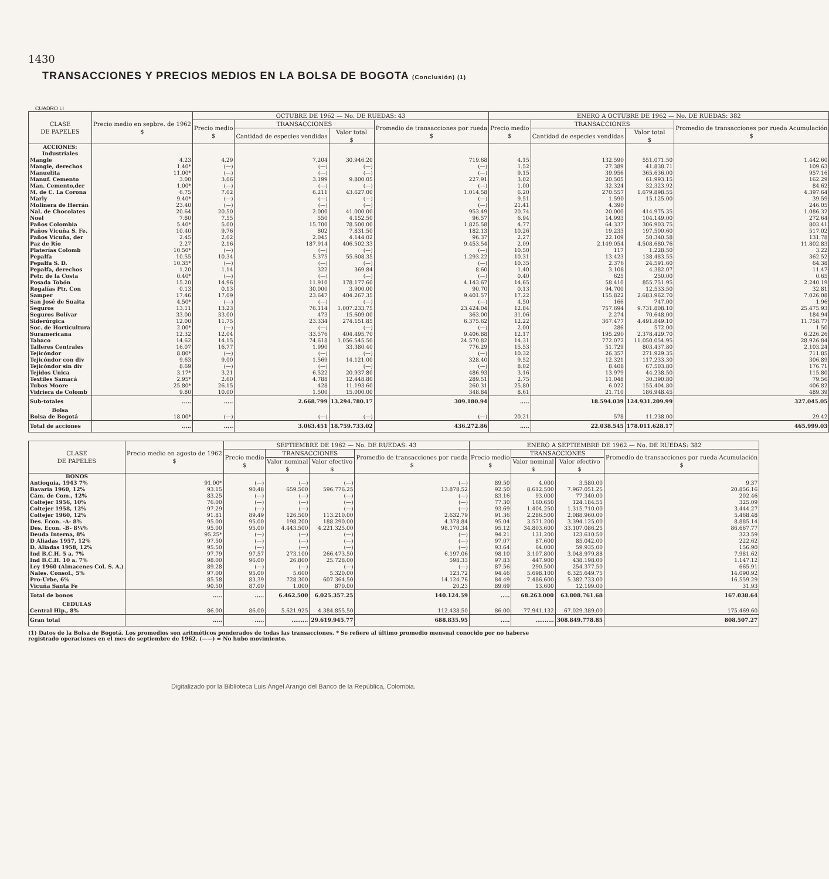1430
TRANSACCIONES Y PRECIOS MEDIOS EN LA BOLSA DE BOGOTA (Conclusión) (1)
CUADRO LI
| CLASE DE PAPELES | Precio medio en sepbre. de 1962 $ | OCTUBRE DE 1962 — No. DE RUEDAS: 43 | | | | ENERO A OCTUBRE DE 1962 — No. DE RUEDAS: 382 | | | |
| --- | --- | --- | --- | --- | --- | --- | --- | --- | --- |
| | | Precio medio $ | TRANSACCIONES | | Promedio de transacciones por rueda $ | Precio medio $ | TRANSACCIONES | | Promedio de transacciones por rueda Acumulación $ |
| | | | Cantidad de especies vendidas | Valor total $ | | | Cantidad de especies vendidas | Valor total $ | |
| ACCIONES: Industriales | | | | | | | | | |
| Mangle | 4.23 | 4.29 | 7.204 | 30.946.20 | 719.68 | 4.15 | 132.590 | 551.071.50 | 1.442.60 |
| Mangle, derechos | 1.40* | (—) | (—) | (—) | (—) | 1.52 | 27.389 | 41.838.71 | 109.63 |
| Manuelita | 11.00* | (—) | (—) | (—) | (—) | 9.15 | 39.956 | 365.636.00 | 957.16 |
| Manuf. Cemento | 3.00 | 3.06 | 3.199 | 9.800.05 | 227.91 | 3.02 | 20.505 | 61.993.15 | 162.29 |
| Man. Cemento,der | 1.00* | (—) | (—) | (—) | (—) | 1.00 | 32.324 | 32.323.92 | 84.62 |
| M. de C. La Corona | 6.75 | 7.02 | 6.211 | 43.627.00 | 1.014.58 | 6.20 | 270.557 | 1.679.898.55 | 4.397.64 |
| Marly | 9.40* | (—) | (—) | (—) | (—) | 9.51 | 1.590 | 15.125.00 | 39.59 |
| Molinera de Herrán | 23.40 | (—) | (—) | (—) | (—) | 21.41 | 4.390 | | 246.05 |
| Nal. de Chocolates | 20.64 | 20.50 | 2.000 | 41.000.00 | 953.49 | 20.74 | 20.000 | 414.975.35 | 1.086.32 |
| Noel | 7.80 | 7.55 | 550 | 4.152.50 | 96.57 | 6.94 | 14.993 | 104.149.00 | 272.64 |
| Paños Colombia | 5.40* | 5.00 | 15.700 | 78.500.00 | 1.825.58 | 4.77 | 64.337 | 306.903.75 | 803.41 |
| Paños Vicuña S. Fe. | 10.40 | 9.76 | 802 | 7.831.50 | 182.13 | 10.26 | 19.233 | 197.500.60 | 517.02 |
| Paños Vicuña, der | 2.45 | 2.02 | 2.045 | 4.144.02 | 96.37 | 2.27 | 22.109 | 50.340.58 | 131.78 |
| Paz de Río | 2.27 | 2.16 | 187.914 | 406.502.33 | 9.453.54 | 2.09 | 2.149.054 | 4.508.680.76 | 11.802.83 |
| Platerías Colomb | 10.50* | (—) | (—) | (—) | (—) | 10.50 | 117 | 1.228.50 | 3.22 |
| Pepalfa | 10.55 | 10.34 | 5.375 | 55.608.35 | 1.293.22 | 10.31 | 13.423 | 138.483.55 | 362.52 |
| Pepalfa S. D. | 10.35* | (—) | (—) | (—) | (—) | 10.35 | 2.376 | 24.591.60 | 64.38 |
| Pepalfa, derechos | 1.20 | 1.14 | 322 | 369.84 | 8.60 | 1.40 | 3.108 | 4.382.07 | 11.47 |
| Petr. de la Costa | 0.40* | (—) | (—) | (—) | (—) | 0.40 | 625 | 250.00 | 0.65 |
| Posada Tobón | 15.20 | 14.96 | 11.910 | 178.177.60 | 4.143.67 | 14.65 | 58.410 | 855.751.95 | 2.240.19 |
| Regalías Ptr. Con | 0.13 | 0.13 | 30.000 | 3.900.00 | 90.70 | 0.13 | 94.700 | 12.533.50 | 32.81 |
| Samper | 17.46 | 17.09 | 23.647 | 404.267.35 | 9.401.57 | 17.22 | 155.822 | 2.683.962.70 | 7.026.08 |
| San José de Suaita | 4.50* | (—) | (—) | (—) | (—) | 4.50 | 166 | 747.00 | 1.96 |
| Seguros | 13.11 | 13.23 | 76.114 | 1.007.233.75 | 23.424.04 | 12.84 | 757.694 | 9.731.808.10 | 25.475.93 |
| Seguros Bolívar | 33.00 | 33.00 | 473 | 15.609.00 | 363.00 | 31.06 | 2.274 | 70.648.00 | 184.94 |
| Siderúrgica | 12.00 | 11.75 | 23.334 | 274.151.85 | 6.375.62 | 12.22 | 367.477 | 4.491.849.10 | 11.758.77 |
| Soc. de Horticultura | 2.00* | (—) | (—) | (—) | (—) | 2.00 | 286 | 572.00 | 1.50 |
| Suramericana | 12.32 | 12.04 | 33.576 | 404.495.70 | 9.406.88 | 12.17 | 195.290 | 2.378.429.70 | 6.226.26 |
| Tabaco | 14.62 | 14.15 | 74.618 | 1.056.545.50 | 24.570.82 | 14.31 | 772.072 | 11.050.054.95 | 28.926.84 |
| Talleres Centrales | 16.07 | 16.77 | 1.990 | 33.380.40 | 776.29 | 15.53 | 51.729 | 803.437.80 | 2.103.24 |
| Tejicóndor | 8.80* | (—) | (—) | (—) | (—) | 10.32 | 26.357 | 271.929.35 | 711.85 |
| Tejicóndor con div | 9.63 | 9.00 | 1.569 | 14.121.00 | 328.40 | 9.52 | 12.321 | 117.233.30 | 306.89 |
| Tejicóndor sin div | 8.69 | (—) | (—) | (—) | (—) | 8.02 | 8.408 | 67.503.80 | 176.71 |
| Tejidos Unica | 3.17* | 3.21 | 6.522 | 20.937.80 | 486.93 | 3.16 | 13.979 | 44.238.50 | 115.80 |
| Textiles Samacá | 2.95* | 2.60 | 4.788 | 12.448.80 | 289.51 | 2.75 | 11.048 | 30.390.80 | 79.56 |
| Tubos Moore | 25.80* | 26.15 | 428 | 11.193.60 | 260.31 | 25.80 | 6.022 | 155.404.80 | 406.82 |
| Vidriera de Colomb | 9.80 | 10.00 | 1.500 | 15.000.00 | 348.84 | 8.61 | 21.710 | 186.948.45 | 489.39 |
| Sub-totales | ..... | ..... | 2.668.799 | 13.294.780.17 | 309.180.94 | ..... | 18.594.039 | 124.931.209.99 | 327.045.05 |
| Bolsa | | | | | | | | | |
| Bolsa de Bogotá | 18.00* | (—) | (—) | (—) | (—) | 20.21 | 578 | 11.238.00 | 29.42 |
| Total de acciones | ..... | ..... | 3.063.451 | 18.759.733.02 | 436.272.86 | ..... | 22.038.545 | 178.011.628.17 | 465.999.03 |
| CLASE DE PAPELES | Precio medio en agosto de 1962 $ | SEPTIEMBRE DE 1962 — No. DE RUEDAS: 43 | | | | ENERO A SEPTIEMBRE DE 1962 — No. DE RUEDAS: 382 | | | |
| --- | --- | --- | --- | --- | --- | --- | --- | --- | --- |
| | | Precio medio $ | TRANSACCIONES | | Promedio de transacciones por rueda $ | Precio medio $ | TRANSACCIONES | | Promedio de transacciones por rueda Acumulación $ |
| | | | Valor nominal $ | Valor efectivo $ | | | Valor nominal $ | Valor efectivo $ | |
| BONOS | | | | | | | | | |
| Antioquia, 1943 7% | 91.00* | (—) | (—) | (—) | (—) | 89.50 | 4.000 | 3.580.00 | 9.37 |
| Bavaria 1960, 12% | 93.15 | 90.48 | 659.500 | 596.776.25 | 13.878.52 | 92.50 | 8.612.500 | 7.967.051.25 | 20.856.16 |
| Cám. de Com., 12% | 83.25 | (—) | (—) | (—) | (—) | 83.16 | 93.000 | 77.340.00 | 202.46 |
| Coltejer 1956, 10% | 76.00 | (—) | (—) | (—) | (—) | 77.30 | 160.650 | 124.184.55 | 325.09 |
| Coltejer 1958, 12% | 97.29 | (—) | (—) | (—) | (—) | 93.69 | 1.404.250 | 1.315.710.00 | 3.444.27 |
| Coltejer 1960, 12% | 91.81 | 89.49 | 126.500 | 113.210.00 | 2.632.79 | 91.36 | 2.286.500 | 2.088.960.00 | 5.468.48 |
| Des. Econ. -A- 8% | 95.00 | 95.00 | 198.200 | 188.290.00 | 4.378.84 | 95.04 | 3.571.200 | 3.394.125.00 | 8.885.14 |
| Des. Econ. -B- 8¼% | 95.00 | 95.00 | 4.443.500 | 4.221.325.00 | 98.170.34 | 95.12 | 34.803.600 | 33.107.086.25 | 86.667.77 |
| Deuda Interna, 8% | 95.25* | (—) | (—) | (—) | (—) | 94.21 | 131.200 | 123.610.50 | 323.59 |
| D Aliadas 1957, 12% | 97.50 | (—) | (—) | (—) | (—) | 97.07 | 87.600 | 85.042.00 | 222.62 |
| D. Aliadas 1958, 12% | 95.50 | (—) | (—) | (—) | (—) | 93.64 | 64.000 | 59.935.00 | 156.90 |
| Ind B.C.H. 5 a. 7% | 97.79 | 97.57 | 273.100 | 266.473.50 | 6.197.06 | 98.10 | 3.107.800 | 3.048.979.88 | 7.981.62 |
| Ind B.C.H. 10 a. 7% | 98.00 | 96.00 | 26.800 | 25.728.00 | 598.33 | 97.83 | 447.900 | 438.198.00 | 1.147.12 |
| Ley 1960 (Almacenes Col. S. A.) | 89.28 | (—) | (—) | (—) | (—) | 87.56 | 290.500 | 254.377.50 | 665.91 |
| Nales. Consol., 5% | 97.00 | 95.00 | 5.600 | 5.320.00 | 123.72 | 94.46 | 5.698.100 | 6.325.649.75 | 14.090.92 |
| Pro-Urbe, 6% | 85.58 | 83.39 | 728.300 | 607.364.50 | 14.124.76 | 84.49 | 7.486.600 | 5.382.733.00 | 16.559.29 |
| Vicuña Santa Fe | 90.50 | 87.00 | 1.000 | 870.00 | 20.23 | 89.69 | 13.600 | 12.199.00 | 31.93 |
| Total de bonos | ..... | ..... | 6.462.500 | 6.025.357.25 | 140.124.59 | ..... | 68.263.000 | 63.808.761.68 | 167.038.64 |
| CEDULAS | | | | | | | | | |
| Central Hip., 8% | 86.00 | 86.00 | 5.621.925 | 4.384.855.50 | 112.438.50 | 86.00 | 77.941.132 | 67.029.389.00 | 175.469.60 |
| Gran total | ..... | ..... | ......... | 29.619.945.77 | 688.835.95 | ..... | .......... | 308.849.778.85 | 808.507.27 |
(1) Datos de la Bolsa de Bogotá. Los promedios son aritméticos ponderados de todas las transacciones. * Se refiere al último promedio mensual conocido por no haberse registrado operaciones en el mes de septiembre de 1962. (——) = No hubo movimiento.
Digitalizado por la Biblioteca Luis Ángel Arango del Banco de la República, Colombia.